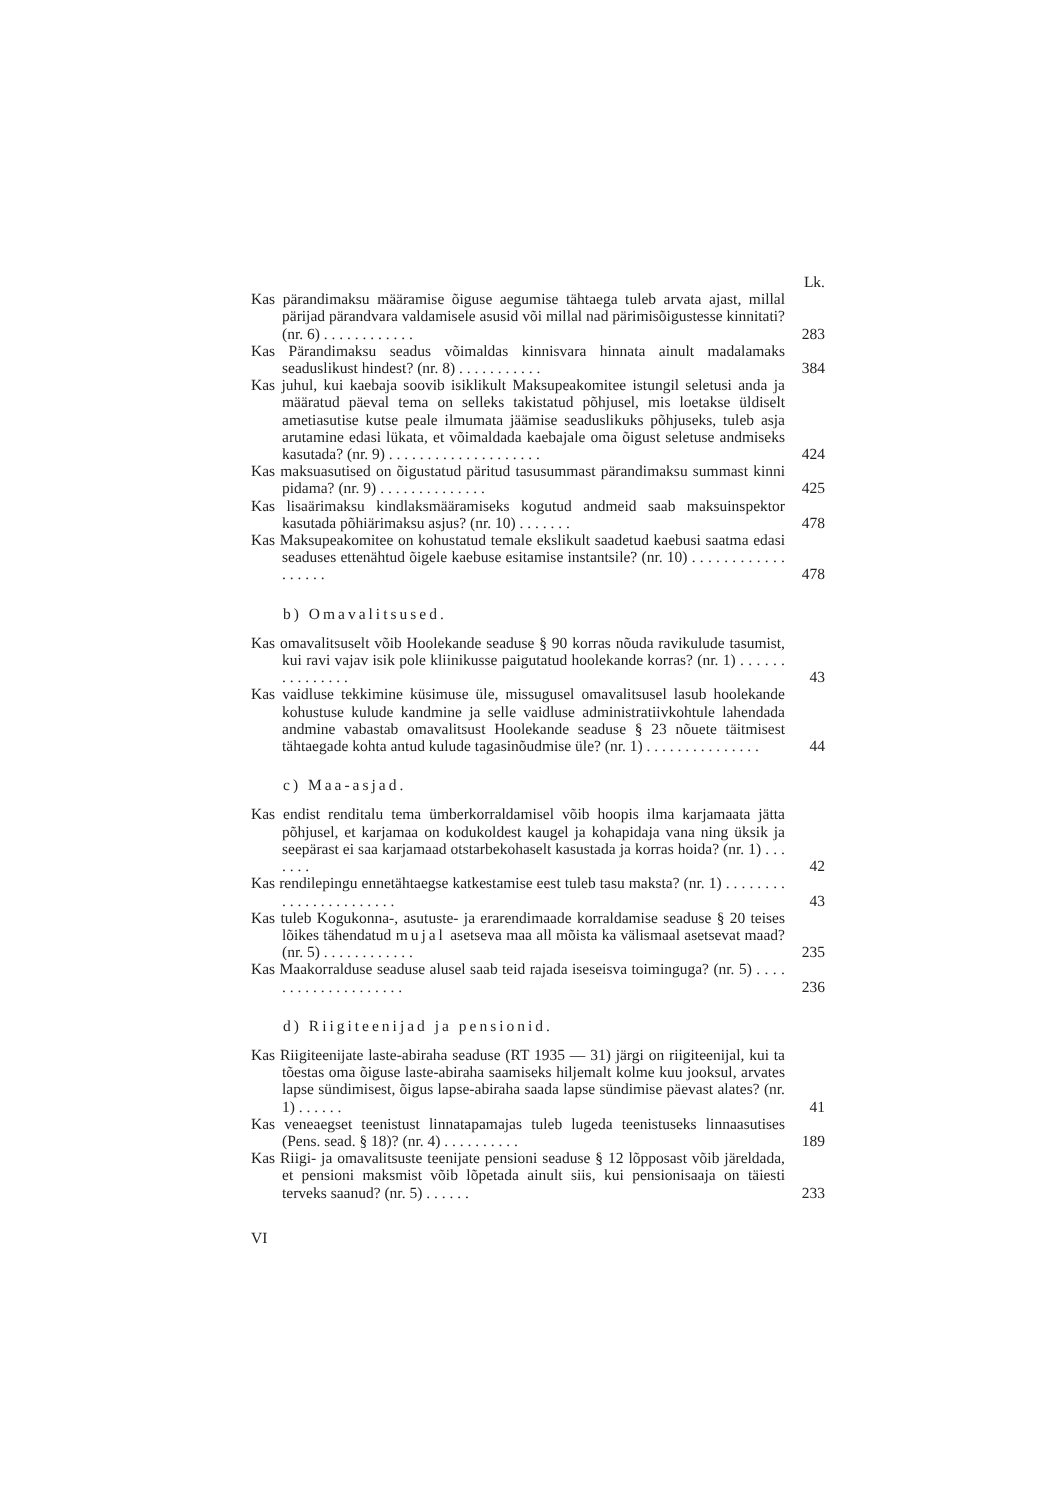Lk.
Kas pärandimaksu määramise õiguse aegumise tähtaega tuleb arvata ajast, millal pärijad pärandvara valdamisele asusid või millal nad pärimisõigustesse kinnitati? (nr. 6) . . . . . . . . . . . . 283
Kas Pärandimaksu seadus võimaldas kinnisvara hinnata ainult madalamaks seaduslikust hindest? (nr. 8) . . . . . . . . . . . 384
Kas juhul, kui kaebaja soovib isiklikult Maksupeakomitee istungil seletusi anda ja määratud päeval tema on selleks takistatud põhjusel, mis loetakse üldiselt ametiasutise kutse peale ilmumata jäämise seaduslikuks põhjuseks, tuleb asja arutamine edasi lükata, et võimaldada kaebajale oma õigust seletuse andmiseks kasutada? (nr. 9) . . . . . . . . . . . . . . . . . . . . 424
Kas maksuasutised on õigustatud päritud tasusummast pärandimaksu summast kinni pidama? (nr. 9) . . . . . . . . . . . . . . 425
Kas lisaärimaksu kindlaksmääramiseks kogutud andmeid saab maksuinspektor kasutada põhiärimaksu asjus? (nr. 10) . . . . . . . 478
Kas Maksupeakomitee on kohustatud temale ekslikult saadetud kaebusi saatma edasi seaduses ettenähtud õigele kaebuse esitamise instantsile? (nr. 10) . . . . . . . . . . . . . . . . . . 478
b) Omavalitsused.
Kas omavalitsuselt võib Hoolekande seaduse § 90 korras nõuda ravikulude tasumist, kui ravi vajav isik pole kliinikusse paigutatud hoolekande korras? (nr. 1) . . . . . . . . . . . . . . . 43
Kas vaidluse tekkimine küsimuse üle, missugusel omavalitsusel lasub hoolekande kohustuse kulude kandmine ja selle vaidluse administratiivkohtule lahendada andmine vabastab omavalitsust Hoolekande seaduse § 23 nõuete täitmisest tähtaegade kohta antud kulude tagasinõudmise üle? (nr. 1) . . . . . . . . . . . . . . . 44
c) Maa-asjad.
Kas endist renditalu tema ümberkorraldamisel võib hoopis ilma karjamaata jätta põhjusel, et karjamaa on kodukoldest kaugel ja kohapidaja vana ning üksik ja seepärast ei saa karjamaad otstarbekohaselt kasustada ja korras hoida? (nr. 1) . . . . . . . 42
Kas rendilepingu ennetähtaegse katkestamise eest tuleb tasu maksta? (nr. 1) . . . . . . . . . . . . . . . . . . . . . . . 43
Kas tuleb Kogukonna-, asutuste- ja erarendimaade korraldamise seaduse § 20 teises lõikes tähendatud mujal asetseva maa all mõista ka välismaal asetsevat maad? (nr. 5) . . . . . . . . . . . . 235
Kas Maakorralduse seaduse alusel saab teid rajada iseseisva toiminguga? (nr. 5) . . . . . . . . . . . . . . . . . . . . 236
d) Riigiteenijad ja pensionid.
Kas Riigiteenijate laste-abiraha seaduse (RT 1935 — 31) järgi on riigiteenijal, kui ta tõestas oma õiguse laste-abiraha saamiseks hiljemalt kolme kuu jooksul, arvates lapse sündimisest, õigus lapse-abiraha saada lapse sündimise päevast alates? (nr. 1) . . . . . . 41
Kas veneaegset teenistust linnatapamajas tuleb lugeda teenistuseks linnaasutises (Pens. sead. § 18)? (nr. 4) . . . . . . . . . . 189
Kas Riigi- ja omavalitsuste teenijate pensioni seaduse § 12 lõpposast võib järeldada, et pensioni maksmist võib lõpetada ainult siis, kui pensionisaaja on täiesti terveks saanud? (nr. 5) . . . . . . 233
VI